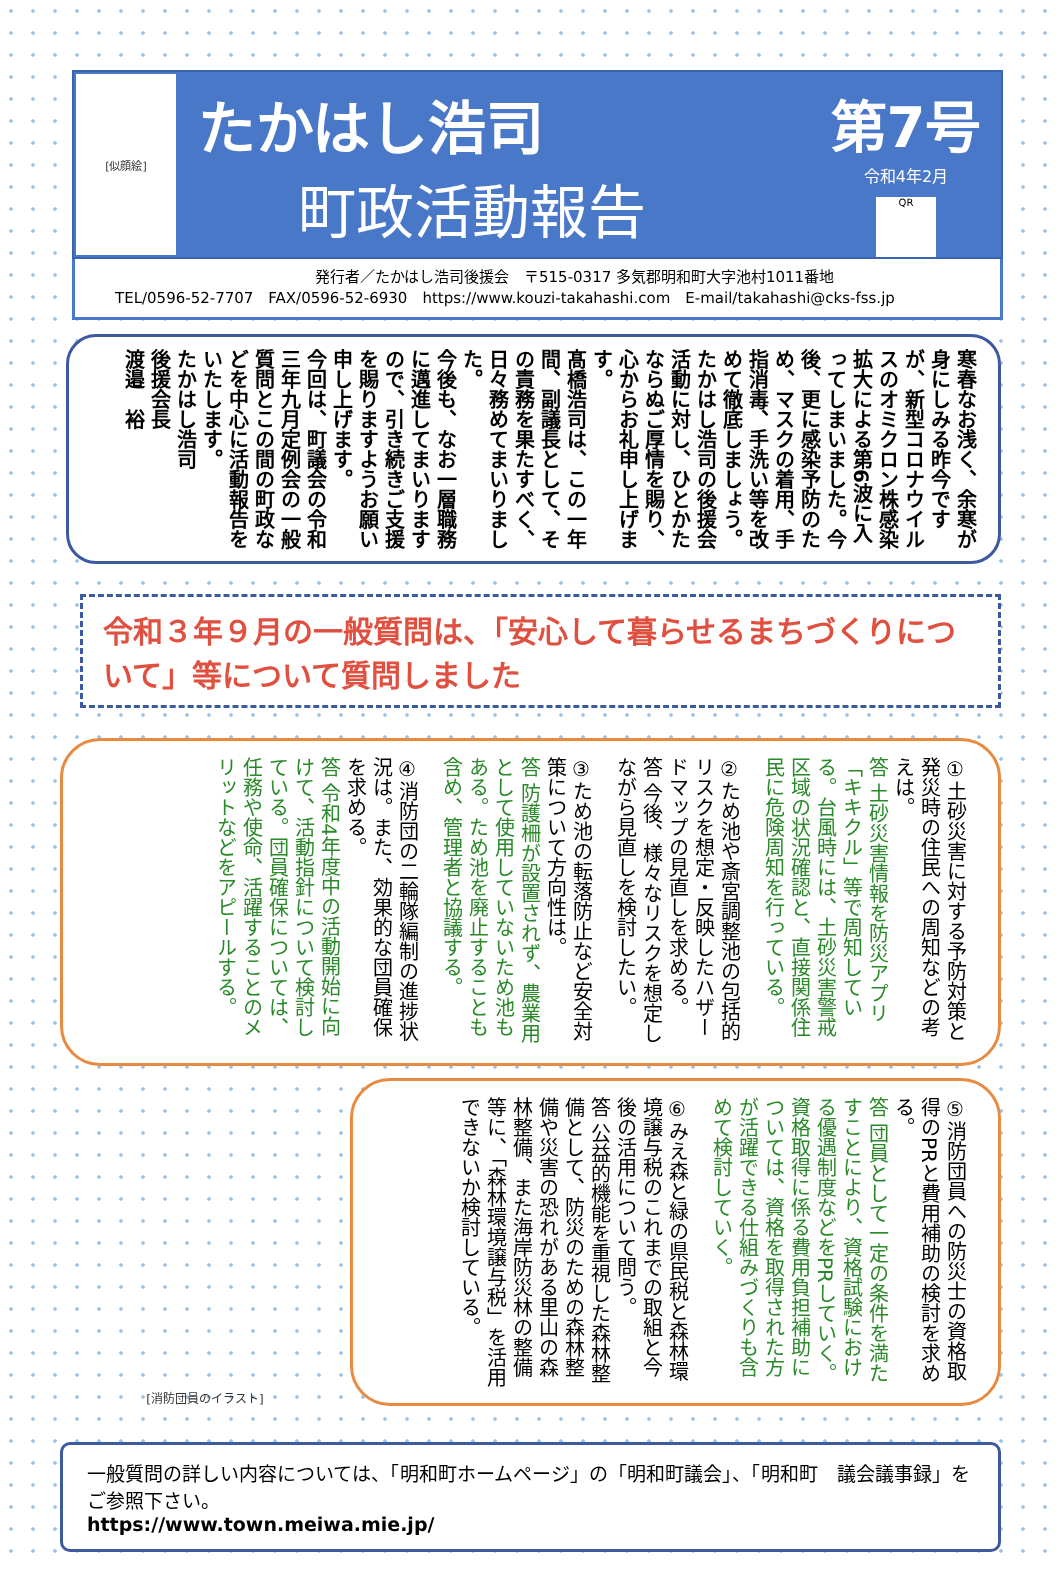[似顔絵]
たかはし浩司
町政活動報告
第7号
令和4年2月
QR
発行者／たかはし浩司後援会　〒515-0317 多気郡明和町大字池村1011番地
TEL/0596-52-7707　FAX/0596-52-6930　https://www.kouzi-takahashi.com　E-mail/takahashi@cks-fss.jp
寒春なお浅く、余寒が身にしみる昨今ですが、新型コロナウイルスのオミクロン株感染拡大による第6波に入ってしまいました。今後、更に感染予防のため、マスクの着用、手指消毒、手洗い等を改めて徹底しましょう。
たかはし浩司の後援会活動に対し、ひとかたならぬご厚情を賜り、心からお礼申し上げます。
髙橋浩司は、この一年間、副議長として、その責務を果たすべく、日々務めてまいりました。
今後も、なお一層職務に邁進してまいりますので、引き続きご支援を賜りますようお願い申し上げます。
今回は、町議会の令和三年九月定例会の一般質問とこの間の町政などを中心に活動報告をいたします。
たかはし浩司
後援会長
渡邉　裕
令和３年９月の一般質問は、「安心して暮らせるまちづくりについて」等について質問しました
①土砂災害に対する予防対策と発災時の住民への周知などの考えは。
答 土砂災害情報を防災アプリ「キキクル」等で周知している。台風時には、土砂災害警戒区域の状況確認と、直接関係住民に危険周知を行っている。
②ため池や斎宮調整池の包括的リスクを想定・反映したハザードマップの見直しを求める。
答 今後、様々なリスクを想定しながら見直しを検討したい。
③ため池の転落防止など安全対策について方向性は。
答 防護柵が設置されず、農業用として使用していないため池もある。ため池を廃止することも含め、管理者と協議する。
④消防団の二輪隊編制の進捗状況は。また、効果的な団員確保を求める。
答 令和4年度中の活動開始に向けて、活動指針について検討している。団員確保については、任務や使命、活躍することのメリットなどをアピールする。
[消防団員のイラスト]
⑤消防団員への防災士の資格取得のPRと費用補助の検討を求める。
答 団員として一定の条件を満たすことにより、資格試験における優遇制度などをPRしていく。資格取得に係る費用負担補助については、資格を取得された方が活躍できる仕組みづくりも含めて検討していく。
⑥みえ森と緑の県民税と森林環境譲与税のこれまでの取組と今後の活用について問う。
答 公益的機能を重視した森林整備として、防災のための森林整備や災害の恐れがある里山の森林整備、また海岸防災林の整備等に、「森林環境譲与税」を活用できないか検討している。
一般質問の詳しい内容については、「明和町ホームページ」の「明和町議会」、「明和町　議会議事録」をご参照下さい。
https://www.town.meiwa.mie.jp/